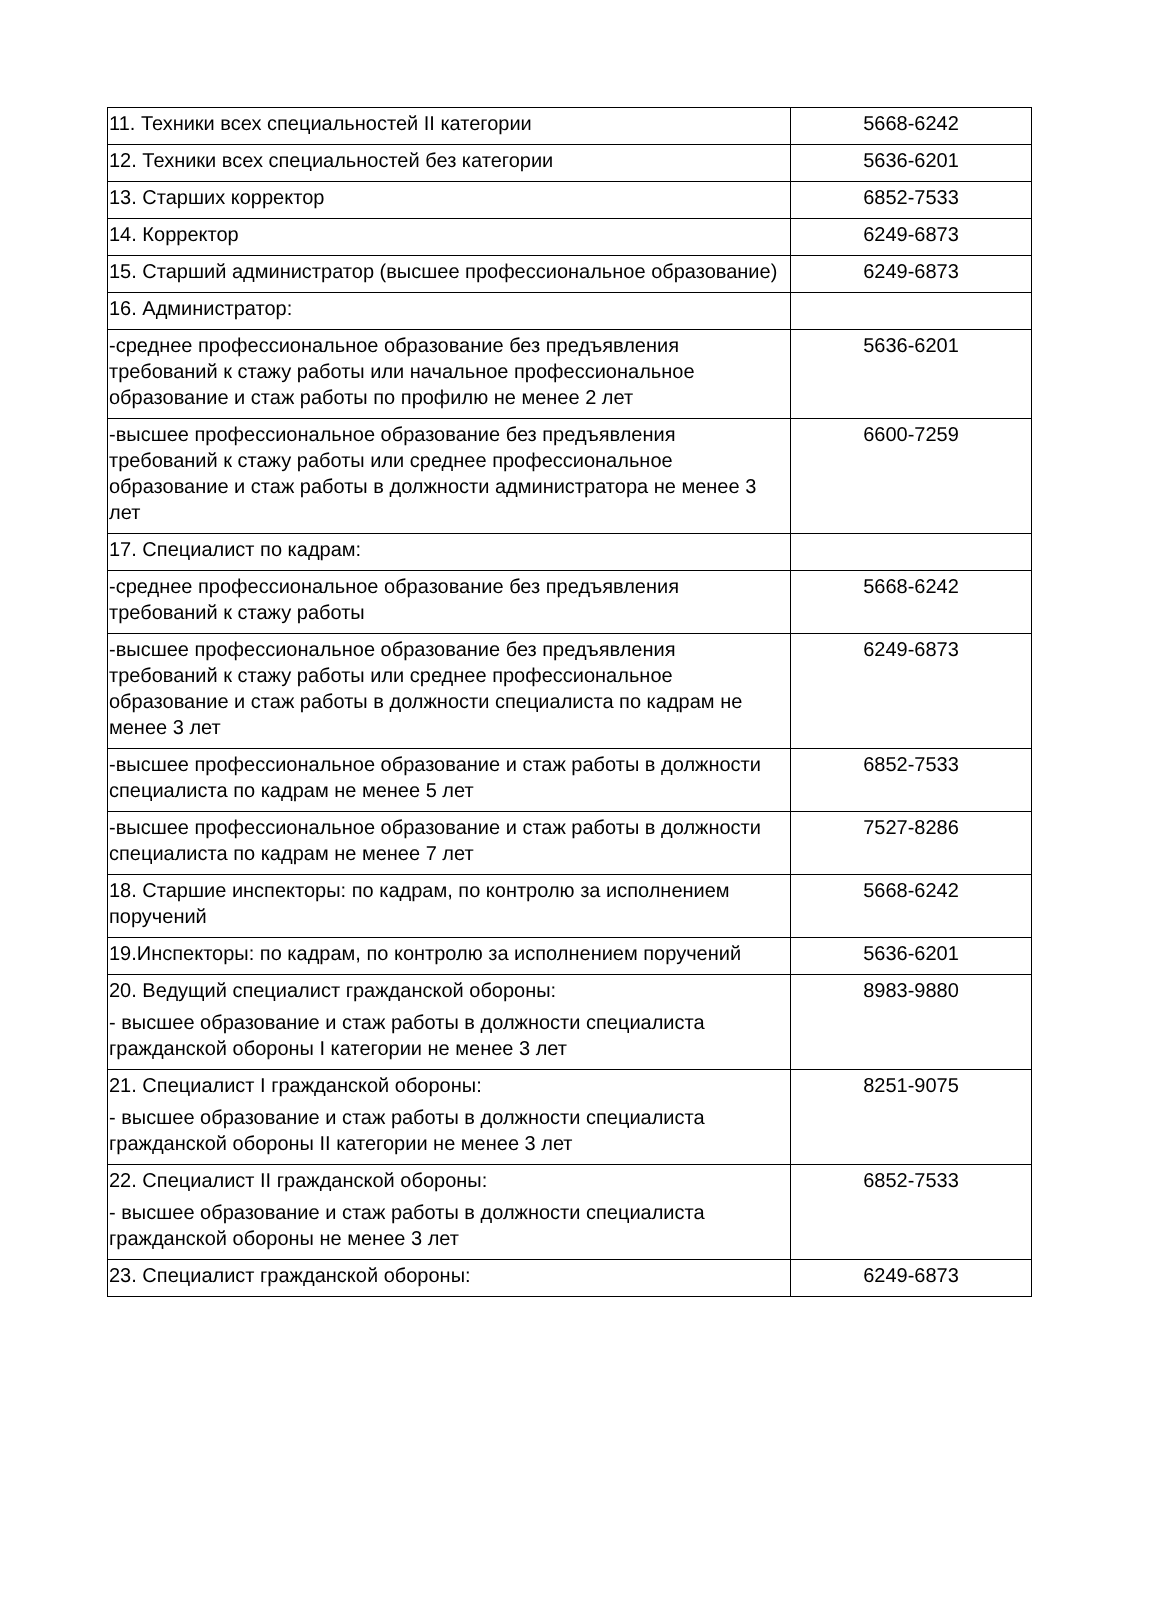| 11. Техники всех специальностей II категории | 5668-6242 |
| 12. Техники всех специальностей без категории | 5636-6201 |
| 13. Старших корректор | 6852-7533 |
| 14. Корректор | 6249-6873 |
| 15. Старший администратор (высшее профессиональное образование) | 6249-6873 |
| 16. Администратор: | |
| -среднее профессиональное образование без предъявления требований к стажу работы или начальное профессиональное образование и стаж работы по профилю не менее 2 лет | 5636-6201 |
| -высшее профессиональное образование без предъявления требований к стажу работы или среднее профессиональное образование и стаж работы в должности администратора не менее 3 лет | 6600-7259 |
| 17. Специалист по кадрам: | |
| -среднее профессиональное образование без предъявления требований к стажу работы | 5668-6242 |
| -высшее профессиональное образование без предъявления требований к стажу работы или среднее профессиональное образование и стаж работы в должности специалиста по кадрам не менее 3 лет | 6249-6873 |
| -высшее профессиональное образование и стаж работы в должности специалиста по кадрам не менее 5 лет | 6852-7533 |
| -высшее профессиональное образование и стаж работы в должности специалиста по кадрам не менее 7 лет | 7527-8286 |
| 18. Старшие инспекторы: по кадрам, по контролю за исполнением поручений | 5668-6242 |
| 19.Инспекторы: по кадрам, по контролю за исполнением поручений | 5636-6201 |
| 20. Ведущий специалист гражданской обороны: - высшее образование и стаж работы в должности специалиста гражданской обороны I категории не менее 3 лет | 8983-9880 |
| 21. Специалист I гражданской обороны: - высшее образование и стаж работы в должности специалиста гражданской обороны II категории не менее 3 лет | 8251-9075 |
| 22. Специалист II гражданской обороны: - высшее образование и стаж работы в должности специалиста гражданской обороны не менее 3 лет | 6852-7533 |
| 23. Специалист гражданской обороны: | 6249-6873 |